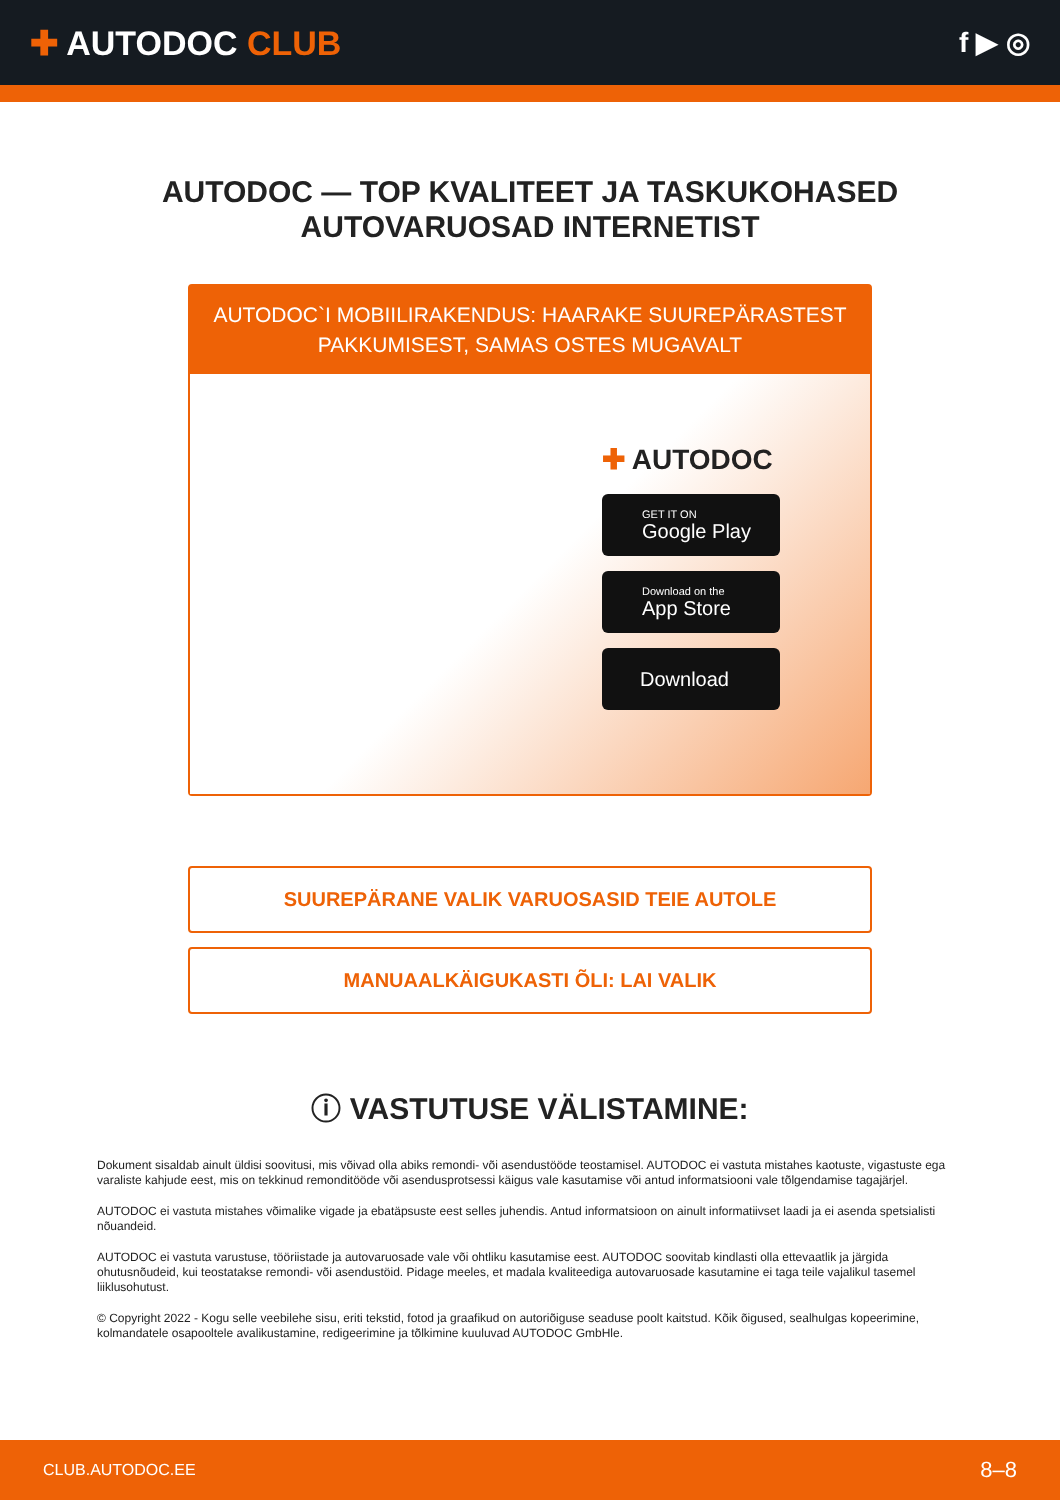✚ AUTODOC CLUB
f ▶ ◎
AUTODOC — TOP KVALITEET JA TASKUKOHASED
AUTOVARUOSAD INTERNETIST
AUTODOC`I MOBIILIRAKENDUS: HAARAKE SUUREPÄRASTEST
PAKKUMISEST, SAMAS OSTES MUGAVALT
✚ AUTODOC
GET IT ON
Google Play
Download on the
App Store
Download
SUUREPÄRANE VALIK VARUOSASID TEIE AUTOLE
MANUAALKÄIGUKASTI ÕLI: LAI VALIK
ⓘ VASTUTUSE VÄLISTAMINE:
Dokument sisaldab ainult üldisi soovitusi, mis võivad olla abiks remondi- või asendustööde teostamisel. AUTODOC ei vastuta mistahes kaotuste, vigastuste ega varaliste kahjude eest, mis on tekkinud remonditööde või asendusprotsessi käigus vale kasutamise või antud informatsiooni vale tõlgendamise tagajärjel.
AUTODOC ei vastuta mistahes võimalike vigade ja ebatäpsuste eest selles juhendis. Antud informatsioon on ainult informatiivset laadi ja ei asenda spetsialisti nõuandeid.
AUTODOC ei vastuta varustuse, tööriistade ja autovaruosade vale või ohtliku kasutamise eest. AUTODOC soovitab kindlasti olla ettevaatlik ja järgida ohutusnõudeid, kui teostatakse remondi- või asendustöid. Pidage meeles, et madala kvaliteediga autovaruosade kasutamine ei taga teile vajalikul tasemel liiklusohutust.
© Copyright 2022 - Kogu selle veebilehe sisu, eriti tekstid, fotod ja graafikud on autoriõiguse seaduse poolt kaitstud. Kõik õigused, sealhulgas kopeerimine, kolmandatele osapooltele avalikustamine, redigeerimine ja tõlkimine kuuluvad AUTODOC GmbHle.
CLUB.AUTODOC.EE 8–8